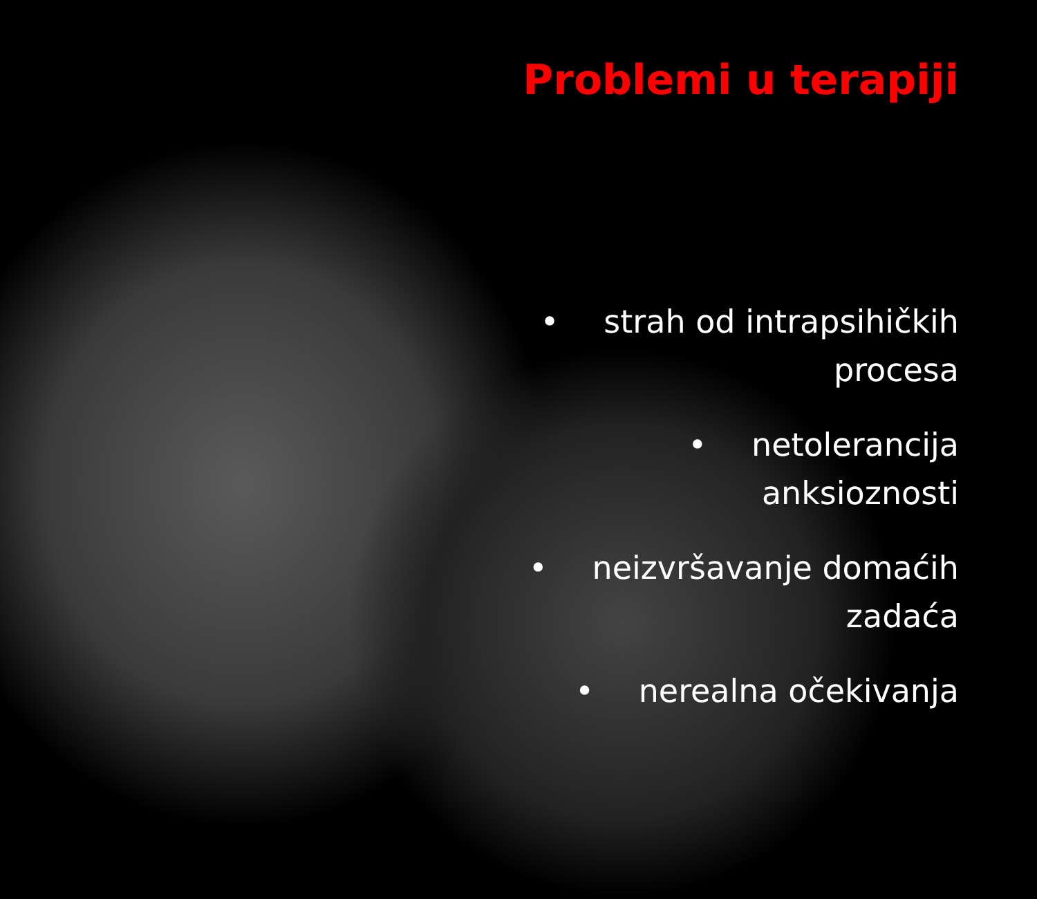Problemi u terapiji
• strah od intrapsihičkih
procesa
• netolerancija
anksioznosti
• neizvršavanje domaćih
zadaća
• nerealna očekivanja